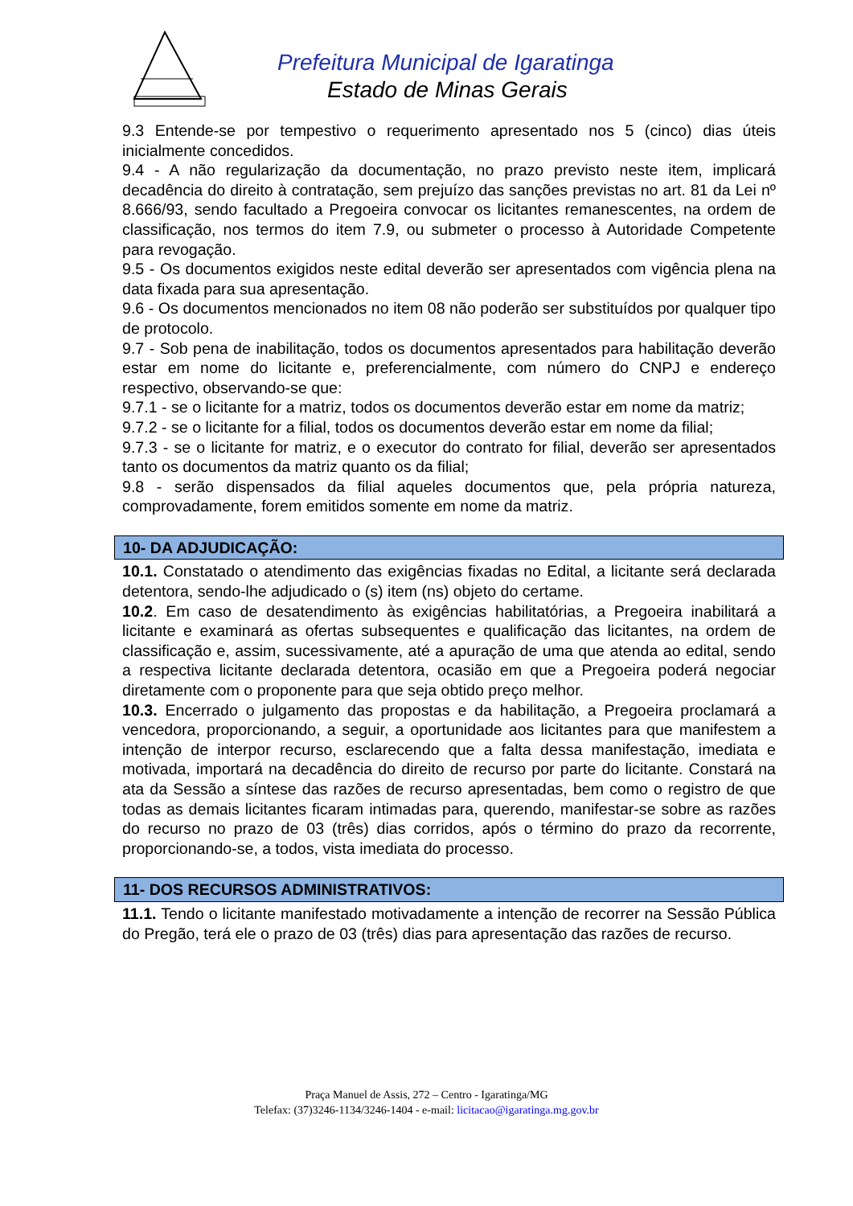Prefeitura Municipal de Igaratinga
Estado de Minas Gerais
9.3 Entende-se por tempestivo o requerimento apresentado nos 5 (cinco) dias úteis inicialmente concedidos.
9.4 - A não regularização da documentação, no prazo previsto neste item, implicará decadência do direito à contratação, sem prejuízo das sanções previstas no art. 81 da Lei nº 8.666/93, sendo facultado a Pregoeira convocar os licitantes remanescentes, na ordem de classificação, nos termos do item 7.9, ou submeter o processo à Autoridade Competente para revogação.
9.5 - Os documentos exigidos neste edital deverão ser apresentados com vigência plena na data fixada para sua apresentação.
9.6 - Os documentos mencionados no item 08 não poderão ser substituídos por qualquer tipo de protocolo.
9.7 - Sob pena de inabilitação, todos os documentos apresentados para habilitação deverão estar em nome do licitante e, preferencialmente, com número do CNPJ e endereço respectivo, observando-se que:
9.7.1 - se o licitante for a matriz, todos os documentos deverão estar em nome da matriz;
9.7.2 - se o licitante for a filial, todos os documentos deverão estar em nome da filial;
9.7.3 - se o licitante for matriz, e o executor do contrato for filial, deverão ser apresentados tanto os documentos da matriz quanto os da filial;
9.8 - serão dispensados da filial aqueles documentos que, pela própria natureza, comprovadamente, forem emitidos somente em nome da matriz.
10- DA ADJUDICAÇÃO:
10.1. Constatado o atendimento das exigências fixadas no Edital, a licitante será declarada detentora, sendo-lhe adjudicado o (s) item (ns) objeto do certame.
10.2. Em caso de desatendimento às exigências habilitatórias, a Pregoeira inabilitará a licitante e examinará as ofertas subsequentes e qualificação das licitantes, na ordem de classificação e, assim, sucessivamente, até a apuração de uma que atenda ao edital, sendo a respectiva licitante declarada detentora, ocasião em que a Pregoeira poderá negociar diretamente com o proponente para que seja obtido preço melhor.
10.3. Encerrado o julgamento das propostas e da habilitação, a Pregoeira proclamará a vencedora, proporcionando, a seguir, a oportunidade aos licitantes para que manifestem a intenção de interpor recurso, esclarecendo que a falta dessa manifestação, imediata e motivada, importará na decadência do direito de recurso por parte do licitante. Constará na ata da Sessão a síntese das razões de recurso apresentadas, bem como o registro de que todas as demais licitantes ficaram intimadas para, querendo, manifestar-se sobre as razões do recurso no prazo de 03 (três) dias corridos, após o término do prazo da recorrente, proporcionando-se, a todos, vista imediata do processo.
11- DOS RECURSOS ADMINISTRATIVOS:
11.1. Tendo o licitante manifestado motivadamente a intenção de recorrer na Sessão Pública do Pregão, terá ele o prazo de 03 (três) dias para apresentação das razões de recurso.
Praça Manuel de Assis, 272 – Centro - Igaratinga/MG
Telefax: (37)3246-1134/3246-1404 - e-mail: licitacao@igaratinga.mg.gov.br